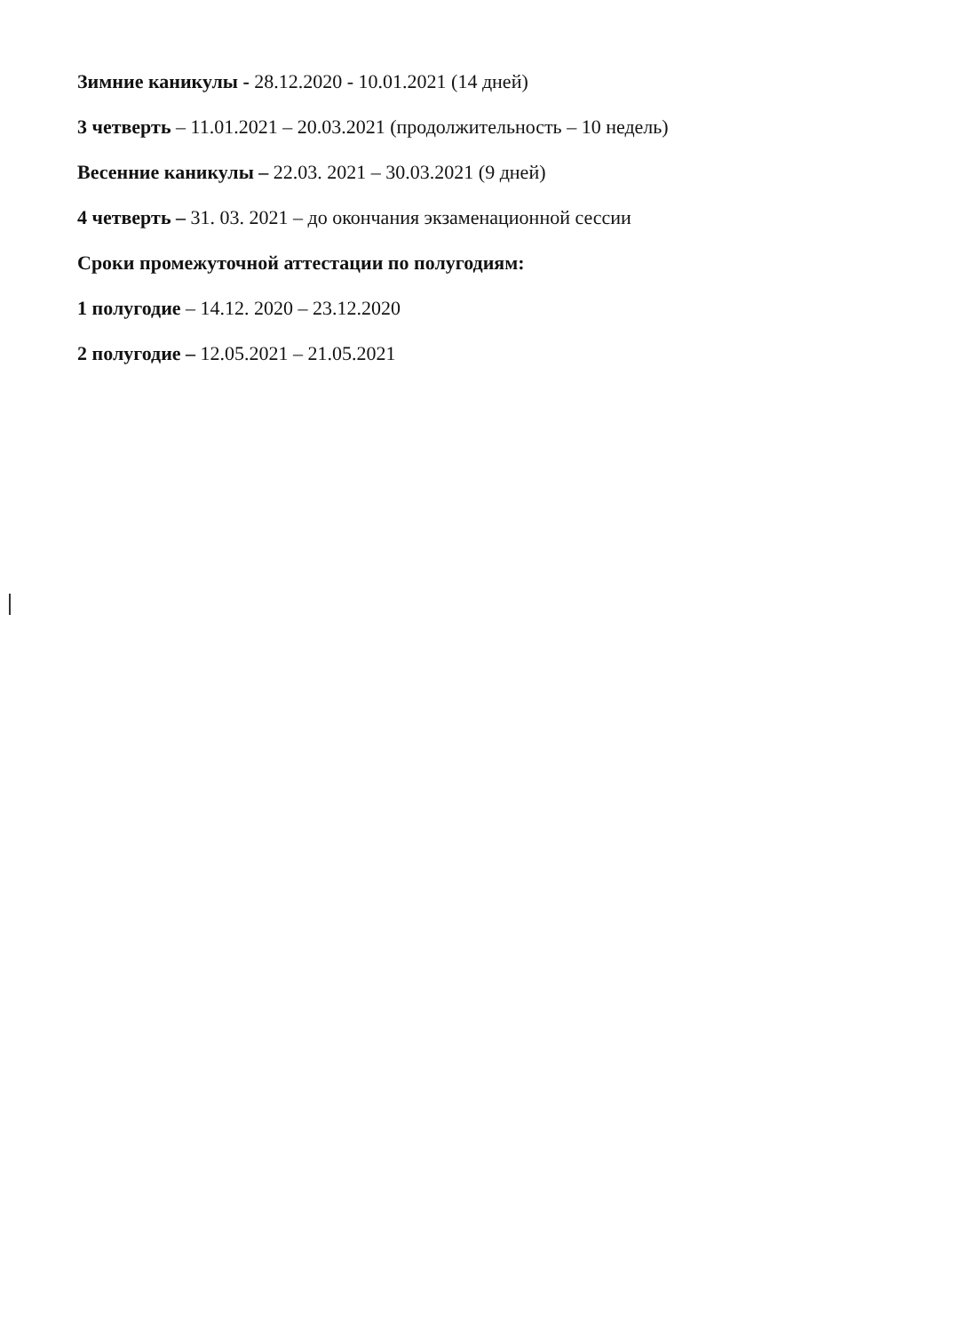Зимние каникулы - 28.12.2020 - 10.01.2021 (14 дней)
3 четверть – 11.01.2021 – 20.03.2021 (продолжительность – 10 недель)
Весенние каникулы – 22.03. 2021 – 30.03.2021 (9 дней)
4 четверть – 31. 03. 2021 – до окончания экзаменационной сессии
Сроки промежуточной аттестации по полугодиям:
1 полугодие – 14.12. 2020 – 23.12.2020
2 полугодие – 12.05.2021 – 21.05.2021